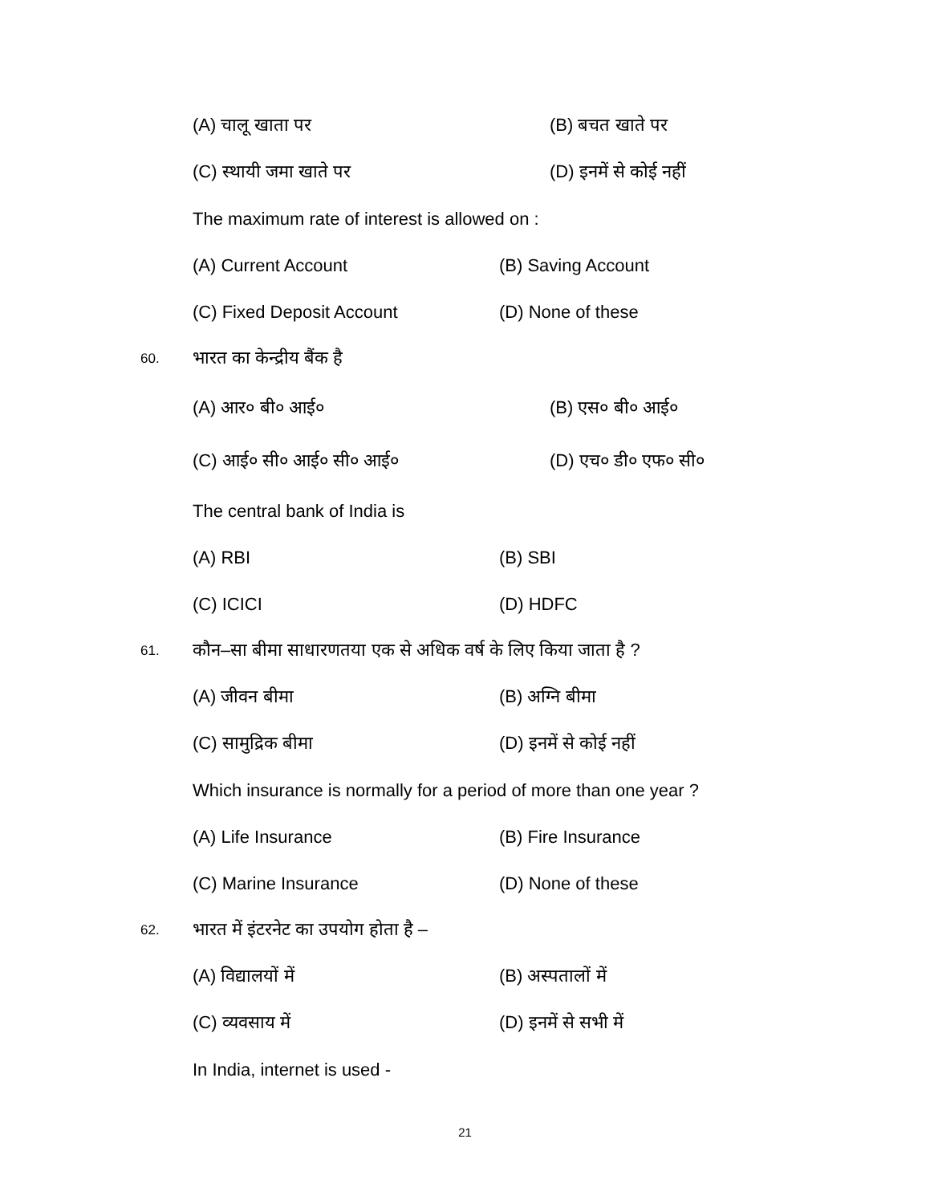(A) चालू खाता पर (B) बचत खाते पर
(C) स्थायी जमा खाते पर (D) इनमें से कोई नहीं
The maximum rate of interest is allowed on :
(A) Current Account (B) Saving Account
(C) Fixed Deposit Account (D) None of these
60. भारत का केन्द्रीय बैंक है
(A) आर० बी० आई० (B) एस० बी० आई०
(C) आई० सी० आई० सी० आई० (D) एच० डी० एफ० सी०
The central bank of India is
(A) RBI (B) SBI
(C) ICICI (D) HDFC
61. कौन–सा बीमा साधारणतया एक से अधिक वर्ष के लिए किया जाता है ?
(A) जीवन बीमा (B) अग्नि बीमा
(C) सामुद्रिक बीमा (D) इनमें से कोई नहीं
Which insurance is normally for a period of more than one year ?
(A) Life Insurance (B) Fire Insurance
(C) Marine Insurance (D) None of these
62. भारत में इंटरनेट का उपयोग होता है –
(A) विद्यालयों में (B) अस्पतालों में
(C) व्यवसाय में (D) इनमें से सभी में
In India, internet is used -
21